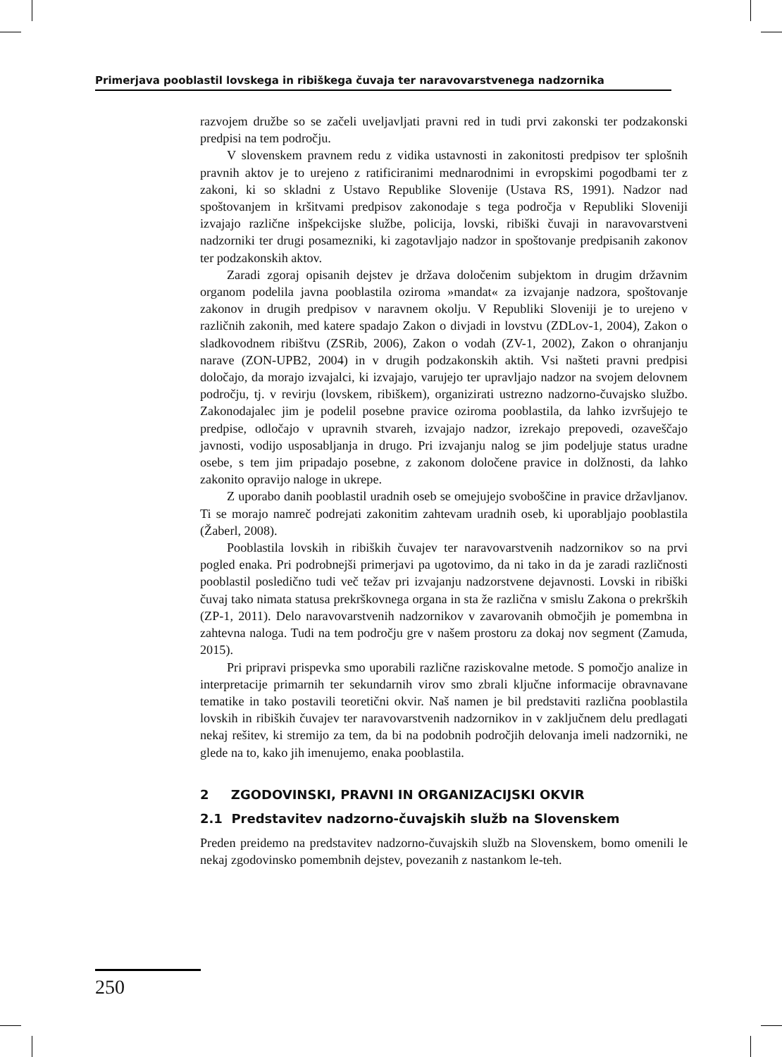Primerjava pooblastil lovskega in ribiškega čuvaja ter naravovarstvenega nadzornika
razvojem družbe so se začeli uveljavljati pravni red in tudi prvi zakonski ter podzakonski predpisi na tem področju.
V slovenskem pravnem redu z vidika ustavnosti in zakonitosti predpisov ter splošnih pravnih aktov je to urejeno z ratificiranimi mednarodnimi in evropskimi pogodbami ter z zakoni, ki so skladni z Ustavo Republike Slovenije (Ustava RS, 1991). Nadzor nad spoštovanjem in kršitvami predpisov zakonodaje s tega področja v Republiki Sloveniji izvajajo različne inšpekcijske službe, policija, lovski, ribiški čuvaji in naravovarstveni nadzorniki ter drugi posamezniki, ki zagotavljajo nadzor in spoštovanje predpisanih zakonov ter podzakonskih aktov.
Zaradi zgoraj opisanih dejstev je država določenim subjektom in drugim državnim organom podelila javna pooblastila oziroma »mandat« za izvajanje nadzora, spoštovanje zakonov in drugih predpisov v naravnem okolju. V Republiki Sloveniji je to urejeno v različnih zakonih, med katere spadajo Zakon o divjadi in lovstvu (ZDLov-1, 2004), Zakon o sladkovodnem ribištvu (ZSRib, 2006), Zakon o vodah (ZV-1, 2002), Zakon o ohranjanju narave (ZON-UPB2, 2004) in v drugih podzakonskih aktih. Vsi našteti pravni predpisi določajo, da morajo izvajalci, ki izvajajo, varujejo ter upravljajo nadzor na svojem delovnem področju, tj. v revirju (lovskem, ribiškem), organizirati ustrezno nadzorno-čuvajsko službo. Zakonodajalec jim je podelil posebne pravice oziroma pooblastila, da lahko izvršujejo te predpise, odločajo v upravnih stvareh, izvajajo nadzor, izrekajo prepovedi, ozaveščajo javnosti, vodijo usposabljanja in drugo. Pri izvajanju nalog se jim podeljuje status uradne osebe, s tem jim pripadajo posebne, z zakonom določene pravice in dolžnosti, da lahko zakonito opravijo naloge in ukrepe.
Z uporabo danih pooblastil uradnih oseb se omejujejo svoboščine in pravice državljanov. Ti se morajo namreč podrejati zakonitim zahtevam uradnih oseb, ki uporabljajo pooblastila (Žaberl, 2008).
Pooblastila lovskih in ribiških čuvajev ter naravovarstvenih nadzornikov so na prvi pogled enaka. Pri podrobnejši primerjavi pa ugotovimo, da ni tako in da je zaradi različnosti pooblastil posledično tudi več težav pri izvajanju nadzorstvene dejavnosti. Lovski in ribiški čuvaj tako nimata statusa prekrškovnega organa in sta že različna v smislu Zakona o prekrških (ZP-1, 2011). Delo naravovarstvenih nadzornikov v zavarovanih območjih je pomembna in zahtevna naloga. Tudi na tem področju gre v našem prostoru za dokaj nov segment (Zamuda, 2015).
Pri pripravi prispevka smo uporabili različne raziskovalne metode. S pomočjo analize in interpretacije primarnih ter sekundarnih virov smo zbrali ključne informacije obravnavane tematike in tako postavili teoretični okvir. Naš namen je bil predstaviti različna pooblastila lovskih in ribiških čuvajev ter naravovarstvenih nadzornikov in v zaključnem delu predlagati nekaj rešitev, ki stremijo za tem, da bi na podobnih področjih delovanja imeli nadzorniki, ne glede na to, kako jih imenujemo, enaka pooblastila.
2 ZGODOVINSKI, PRAVNI IN ORGANIZACIJSKI OKVIR
2.1 Predstavitev nadzorno-čuvajskih služb na Slovenskem
Preden preidemo na predstavitev nadzorno-čuvajskih služb na Slovenskem, bomo omenili le nekaj zgodovinsko pomembnih dejstev, povezanih z nastankom le-teh.
250